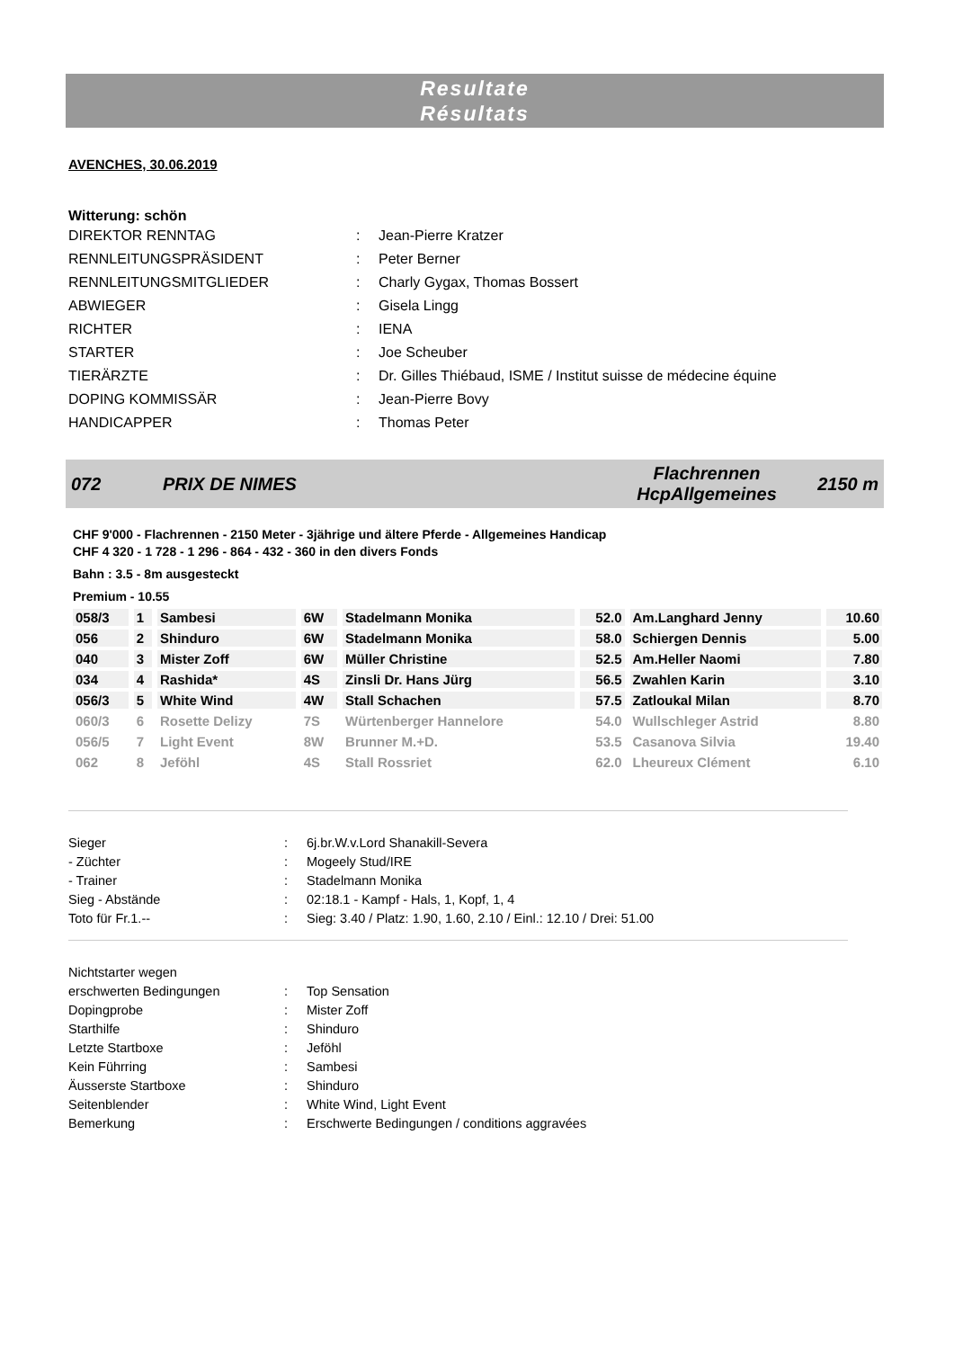Resultate
Résultats
AVENCHES, 30.06.2019
Witterung: schön
| DIREKTOR RENNTAG | : | Jean-Pierre Kratzer |
| RENNLEITUNGSPRÄSIDENT | : | Peter Berner |
| RENNLEITUNGSMITGLIEDER | : | Charly Gygax, Thomas Bossert |
| ABWIEGER | : | Gisela Lingg |
| RICHTER | : | IENA |
| STARTER | : | Joe Scheuber |
| TIERÄRZTE | : | Dr. Gilles Thiébaud, ISME / Institut suisse de médecine équine |
| DOPING KOMMISSÄR | : | Jean-Pierre Bovy |
| HANDICAPPER | : | Thomas Peter |
072 PRIX DE NIMES Flachrennen
HcpAllgemeines 2150 m
CHF 9'000 - Flachrennen - 2150 Meter - 3jährige und ältere Pferde - Allgemeines Handicap
CHF 4 320 - 1 728 - 1 296 - 864 - 432 - 360 in den divers Fonds
Bahn : 3.5 - 8m ausgesteckt
Premium - 10.55
| 058/3 | 1 | Sambesi | 6W | Stadelmann Monika | 52.0 | Am.Langhard Jenny | 10.60 |
| 056 | 2 | Shinduro | 6W | Stadelmann Monika | 58.0 | Schiergen Dennis | 5.00 |
| 040 | 3 | Mister Zoff | 6W | Müller Christine | 52.5 | Am.Heller Naomi | 7.80 |
| 034 | 4 | Rashida* | 4S | Zinsli Dr. Hans Jürg | 56.5 | Zwahlen Karin | 3.10 |
| 056/3 | 5 | White Wind | 4W | Stall Schachen | 57.5 | Zatloukal Milan | 8.70 |
| 060/3 | 6 | Rosette Delizy | 7S | Würtenberger Hannelore | 54.0 | Wullschleger Astrid | 8.80 |
| 056/5 | 7 | Light Event | 8W | Brunner M.+D. | 53.5 | Casanova Silvia | 19.40 |
| 062 | 8 | Jeföhl | 4S | Stall Rossriet | 62.0 | Lheureux Clément | 6.10 |
| Sieger | : | 6j.br.W.v.Lord Shanakill-Severa |
| - Züchter | : | Mogeely Stud/IRE |
| - Trainer | : | Stadelmann Monika |
| Sieg - Abstände | : | 02:18.1 - Kampf - Hals, 1, Kopf, 1, 4 |
| Toto für Fr.1.-- | : | Sieg: 3.40 / Platz: 1.90, 1.60, 2.10 / Einl.: 12.10 / Drei: 51.00 |
| Nichtstarter wegen | | |
| erschwerten Bedingungen | : | Top Sensation |
| Dopingprobe | : | Mister Zoff |
| Starthilfe | : | Shinduro |
| Letzte Startboxe | : | Jeföhl |
| Kein Führring | : | Sambesi |
| Äusserste Startboxe | : | Shinduro |
| Seitenblender | : | White Wind, Light Event |
| Bemerkung | : | Erschwerte Bedingungen / conditions aggravées |